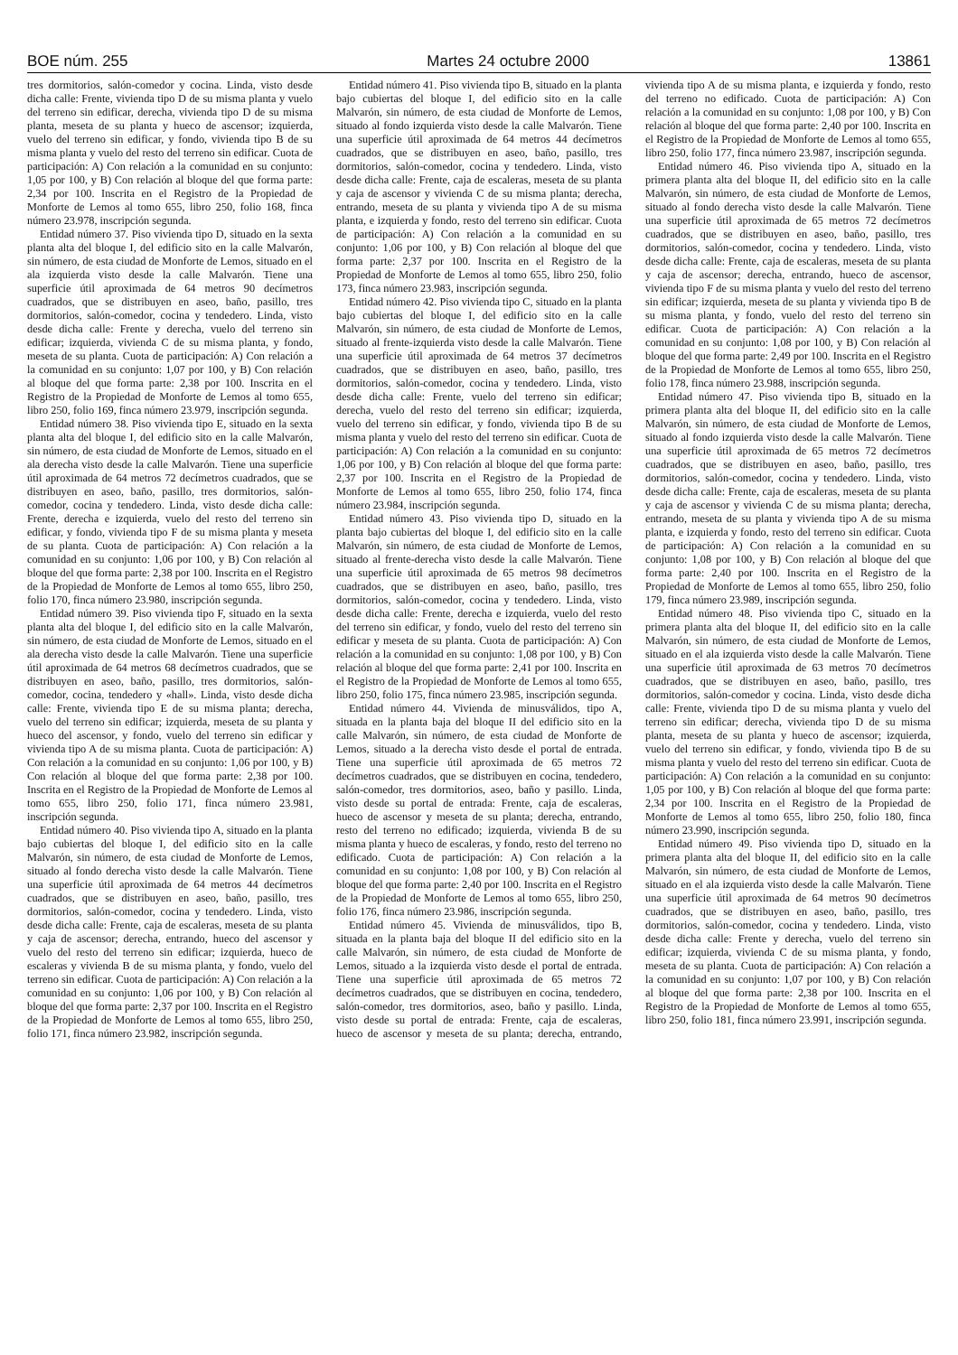BOE núm. 255 Martes 24 octubre 2000 13861
tres dormitorios, salón-comedor y cocina. Linda, visto desde dicha calle: Frente, vivienda tipo D de su misma planta y vuelo del terreno sin edificar, derecha, vivienda tipo D de su misma planta, meseta de su planta y hueco de ascensor; izquierda, vuelo del terreno sin edificar, y fondo, vivienda tipo B de su misma planta y vuelo del resto del terreno sin edificar. Cuota de participación: A) Con relación a la comunidad en su conjunto: 1,05 por 100, y B) Con relación al bloque del que forma parte: 2,34 por 100. Inscrita en el Registro de la Propiedad de Monforte de Lemos al tomo 655, libro 250, folio 168, finca número 23.978, inscripción segunda.
Entidad número 37. Piso vivienda tipo D, situado en la sexta planta alta del bloque I, del edificio sito en la calle Malvarón, sin número, de esta ciudad de Monforte de Lemos, situado en el ala izquierda visto desde la calle Malvarón. Tiene una superficie útil aproximada de 64 metros 90 decímetros cuadrados, que se distribuyen en aseo, baño, pasillo, tres dormitorios, salón-comedor, cocina y tendedero. Linda, visto desde dicha calle: Frente y derecha, vuelo del terreno sin edificar; izquierda, vivienda C de su misma planta, y fondo, meseta de su planta. Cuota de participación: A) Con relación a la comunidad en su conjunto: 1,07 por 100, y B) Con relación al bloque del que forma parte: 2,38 por 100. Inscrita en el Registro de la Propiedad de Monforte de Lemos al tomo 655, libro 250, folio 169, finca número 23.979, inscripción segunda.
Entidad número 38. Piso vivienda tipo E, situado en la sexta planta alta del bloque I, del edificio sito en la calle Malvarón, sin número, de esta ciudad de Monforte de Lemos, situado en el ala derecha visto desde la calle Malvarón. Tiene una superficie útil aproximada de 64 metros 72 decímetros cuadrados, que se distribuyen en aseo, baño, pasillo, tres dormitorios, salón-comedor, cocina y tendedero. Linda, visto desde dicha calle: Frente, derecha e izquierda, vuelo del resto del terreno sin edificar, y fondo, vivienda tipo F de su misma planta y meseta de su planta. Cuota de participación: A) Con relación a la comunidad en su conjunto: 1,06 por 100, y B) Con relación al bloque del que forma parte: 2,38 por 100. Inscrita en el Registro de la Propiedad de Monforte de Lemos al tomo 655, libro 250, folio 170, finca número 23.980, inscripción segunda.
Entidad número 39. Piso vivienda tipo F, situado en la sexta planta alta del bloque I, del edificio sito en la calle Malvarón, sin número, de esta ciudad de Monforte de Lemos, situado en el ala derecha visto desde la calle Malvarón. Tiene una superficie útil aproximada de 64 metros 68 decímetros cuadrados, que se distribuyen en aseo, baño, pasillo, tres dormitorios, salón-comedor, cocina, tendedero y «hall». Linda, visto desde dicha calle: Frente, vivienda tipo E de su misma planta; derecha, vuelo del terreno sin edificar; izquierda, meseta de su planta y hueco del ascensor, y fondo, vuelo del terreno sin edificar y vivienda tipo A de su misma planta. Cuota de participación: A) Con relación a la comunidad en su conjunto: 1,06 por 100, y B) Con relación al bloque del que forma parte: 2,38 por 100. Inscrita en el Registro de la Propiedad de Monforte de Lemos al tomo 655, libro 250, folio 171, finca número 23.981, inscripción segunda.
Entidad número 40. Piso vivienda tipo A, situado en la planta bajo cubiertas del bloque I, del edificio sito en la calle Malvarón, sin número, de esta ciudad de Monforte de Lemos, situado al fondo derecha visto desde la calle Malvarón. Tiene una superficie útil aproximada de 64 metros 44 decímetros cuadrados, que se distribuyen en aseo, baño, pasillo, tres dormitorios, salón-comedor, cocina y tendedero. Linda, visto desde dicha calle: Frente, caja de escaleras, meseta de su planta y caja de ascensor; derecha, entrando, hueco del ascensor y vuelo del resto del terreno sin edificar; izquierda, hueco de escaleras y vivienda B de su misma planta, y fondo, vuelo del terreno sin edificar. Cuota de participación: A) Con relación a la comunidad en su conjunto: 1,06 por 100, y B) Con relación al bloque del que forma parte: 2,37 por 100. Inscrita en el Registro de la Propiedad de Monforte de Lemos al tomo 655, libro 250, folio 171, finca número 23.982, inscripción segunda.
Entidad número 41. Piso vivienda tipo B, situado en la planta bajo cubiertas del bloque I, del edificio sito en la calle Malvarón, sin número, de esta ciudad de Monforte de Lemos, situado al fondo izquierda visto desde la calle Malvarón. Tiene una superficie útil aproximada de 64 metros 44 decímetros cuadrados, que se distribuyen en aseo, baño, pasillo, tres dormitorios, salón-comedor, cocina y tendedero. Linda, visto desde dicha calle: Frente, caja de escaleras, meseta de su planta y caja de ascensor y vivienda C de su misma planta; derecha, entrando, meseta de su planta y vivienda tipo A de su misma planta, e izquierda y fondo, resto del terreno sin edificar. Cuota de participación: A) Con relación a la comunidad en su conjunto: 1,06 por 100, y B) Con relación al bloque del que forma parte: 2,37 por 100. Inscrita en el Registro de la Propiedad de Monforte de Lemos al tomo 655, libro 250, folio 173, finca número 23.983, inscripción segunda.
Entidad número 42. Piso vivienda tipo C, situado en la planta bajo cubiertas del bloque I, del edificio sito en la calle Malvarón, sin número, de esta ciudad de Monforte de Lemos, situado al frente-izquierda visto desde la calle Malvarón. Tiene una superficie útil aproximada de 64 metros 37 decímetros cuadrados, que se distribuyen en aseo, baño, pasillo, tres dormitorios, salón-comedor, cocina y tendedero. Linda, visto desde dicha calle: Frente, vuelo del terreno sin edificar; derecha, vuelo del resto del terreno sin edificar; izquierda, vuelo del terreno sin edificar, y fondo, vivienda tipo B de su misma planta y vuelo del resto del terreno sin edificar. Cuota de participación: A) Con relación a la comunidad en su conjunto: 1,06 por 100, y B) Con relación al bloque del que forma parte: 2,37 por 100. Inscrita en el Registro de la Propiedad de Monforte de Lemos al tomo 655, libro 250, folio 174, finca número 23.984, inscripción segunda.
Entidad número 43. Piso vivienda tipo D, situado en la planta bajo cubiertas del bloque I, del edificio sito en la calle Malvarón, sin número, de esta ciudad de Monforte de Lemos, situado al frente-derecha visto desde la calle Malvarón. Tiene una superficie útil aproximada de 65 metros 98 decímetros cuadrados, que se distribuyen en aseo, baño, pasillo, tres dormitorios, salón-comedor, cocina y tendedero. Linda, visto desde dicha calle: Frente, derecha e izquierda, vuelo del resto del terreno sin edificar, y fondo, vuelo del resto del terreno sin edificar y meseta de su planta. Cuota de participación: A) Con relación a la comunidad en su conjunto: 1,08 por 100, y B) Con relación al bloque del que forma parte: 2,41 por 100. Inscrita en el Registro de la Propiedad de Monforte de Lemos al tomo 655, libro 250, folio 175, finca número 23.985, inscripción segunda.
Entidad número 44. Vivienda de minusválidos, tipo A, situada en la planta baja del bloque II del edificio sito en la calle Malvarón, sin número, de esta ciudad de Monforte de Lemos, situado a la derecha visto desde el portal de entrada. Tiene una superficie útil aproximada de 65 metros 72 decímetros cuadrados, que se distribuyen en cocina, tendedero, salón-comedor, tres dormitorios, aseo, baño y pasillo. Linda, visto desde su portal de entrada: Frente, caja de escaleras, hueco de ascensor y meseta de su planta; derecha, entrando, resto del terreno no edificado; izquierda, vivienda B de su misma planta y hueco de escaleras, y fondo, resto del terreno no edificado. Cuota de participación: A) Con relación a la comunidad en su conjunto: 1,08 por 100, y B) Con relación al bloque del que forma parte: 2,40 por 100. Inscrita en el Registro de la Propiedad de Monforte de Lemos al tomo 655, libro 250, folio 176, finca número 23.986, inscripción segunda.
Entidad número 45. Vivienda de minusválidos, tipo B, situada en la planta baja del bloque II del edificio sito en la calle Malvarón, sin número, de esta ciudad de Monforte de Lemos, situado a la izquierda visto desde el portal de entrada. Tiene una superficie útil aproximada de 65 metros 72 decímetros cuadrados, que se distribuyen en cocina, tendedero, salón-comedor, tres dormitorios, aseo, baño y pasillo. Linda, visto desde su portal de entrada: Frente, caja de escaleras, hueco de ascensor y meseta de su planta; derecha, entrando, vivienda tipo A de su misma planta, e izquierda y fondo, resto del terreno no edificado. Cuota de participación: A) Con relación a la comunidad en su conjunto: 1,08 por 100, y B) Con relación al bloque del que forma parte: 2,40 por 100. Inscrita en el Registro de la Propiedad de Monforte de Lemos al tomo 655, libro 250, folio 177, finca número 23.987, inscripción segunda.
Entidad número 46. Piso vivienda tipo A, situado en la primera planta alta del bloque II, del edificio sito en la calle Malvarón, sin número, de esta ciudad de Monforte de Lemos, situado al fondo derecha visto desde la calle Malvarón. Tiene una superficie útil aproximada de 65 metros 72 decímetros cuadrados, que se distribuyen en aseo, baño, pasillo, tres dormitorios, salón-comedor, cocina y tendedero. Linda, visto desde dicha calle: Frente, caja de escaleras, meseta de su planta y caja de ascensor; derecha, entrando, hueco de ascensor, vivienda tipo F de su misma planta y vuelo del resto del terreno sin edificar; izquierda, meseta de su planta y vivienda tipo B de su misma planta, y fondo, vuelo del resto del terreno sin edificar. Cuota de participación: A) Con relación a la comunidad en su conjunto: 1,08 por 100, y B) Con relación al bloque del que forma parte: 2,49 por 100. Inscrita en el Registro de la Propiedad de Monforte de Lemos al tomo 655, libro 250, folio 178, finca número 23.988, inscripción segunda.
Entidad número 47. Piso vivienda tipo B, situado en la primera planta alta del bloque II, del edificio sito en la calle Malvarón, sin número, de esta ciudad de Monforte de Lemos, situado al fondo izquierda visto desde la calle Malvarón. Tiene una superficie útil aproximada de 65 metros 72 decímetros cuadrados, que se distribuyen en aseo, baño, pasillo, tres dormitorios, salón-comedor, cocina y tendedero. Linda, visto desde dicha calle: Frente, caja de escaleras, meseta de su planta y caja de ascensor y vivienda C de su misma planta; derecha, entrando, meseta de su planta y vivienda tipo A de su misma planta, e izquierda y fondo, resto del terreno sin edificar. Cuota de participación: A) Con relación a la comunidad en su conjunto: 1,08 por 100, y B) Con relación al bloque del que forma parte: 2,40 por 100. Inscrita en el Registro de la Propiedad de Monforte de Lemos al tomo 655, libro 250, folio 179, finca número 23.989, inscripción segunda.
Entidad número 48. Piso vivienda tipo C, situado en la primera planta alta del bloque II, del edificio sito en la calle Malvarón, sin número, de esta ciudad de Monforte de Lemos, situado en el ala izquierda visto desde la calle Malvarón. Tiene una superficie útil aproximada de 63 metros 70 decímetros cuadrados, que se distribuyen en aseo, baño, pasillo, tres dormitorios, salón-comedor y cocina. Linda, visto desde dicha calle: Frente, vivienda tipo D de su misma planta y vuelo del terreno sin edificar; derecha, vivienda tipo D de su misma planta, meseta de su planta y hueco de ascensor; izquierda, vuelo del terreno sin edificar, y fondo, vivienda tipo B de su misma planta y vuelo del resto del terreno sin edificar. Cuota de participación: A) Con relación a la comunidad en su conjunto: 1,05 por 100, y B) Con relación al bloque del que forma parte: 2,34 por 100. Inscrita en el Registro de la Propiedad de Monforte de Lemos al tomo 655, libro 250, folio 180, finca número 23.990, inscripción segunda.
Entidad número 49. Piso vivienda tipo D, situado en la primera planta alta del bloque II, del edificio sito en la calle Malvarón, sin número, de esta ciudad de Monforte de Lemos, situado en el ala izquierda visto desde la calle Malvarón. Tiene una superficie útil aproximada de 64 metros 90 decímetros cuadrados, que se distribuyen en aseo, baño, pasillo, tres dormitorios, salón-comedor, cocina y tendedero. Linda, visto desde dicha calle: Frente y derecha, vuelo del terreno sin edificar; izquierda, vivienda C de su misma planta, y fondo, meseta de su planta. Cuota de participación: A) Con relación a la comunidad en su conjunto: 1,07 por 100, y B) Con relación al bloque del que forma parte: 2,38 por 100. Inscrita en el Registro de la Propiedad de Monforte de Lemos al tomo 655, libro 250, folio 181, finca número 23.991, inscripción segunda.